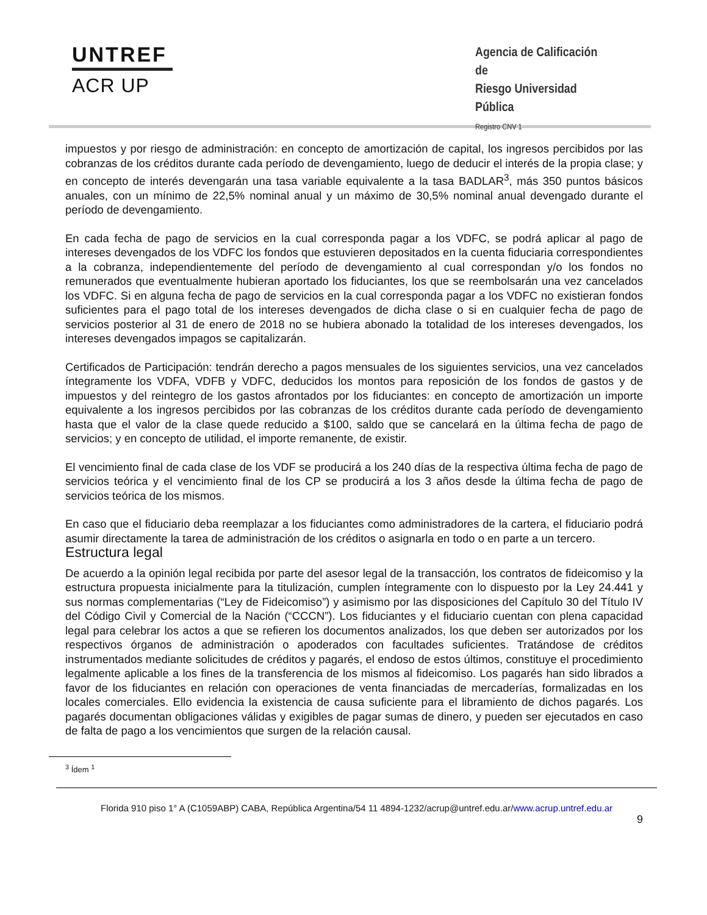UNTREF
ACR UP
Agencia de Calificación de
Riesgo Universidad Pública
Registro CNV 1
impuestos y por riesgo de administración: en concepto de amortización de capital, los ingresos percibidos por las cobranzas de los créditos durante cada período de devengamiento, luego de deducir el interés de la propia clase; y en concepto de interés devengarán una tasa variable equivalente a la tasa BADLAR<sup>3</sup>, más 350 puntos básicos anuales, con un mínimo de 22,5% nominal anual y un máximo de 30,5% nominal anual devengado durante el período de devengamiento.
En cada fecha de pago de servicios en la cual corresponda pagar a los VDFC, se podrá aplicar al pago de intereses devengados de los VDFC los fondos que estuvieren depositados en la cuenta fiduciaria correspondientes a la cobranza, independientemente del período de devengamiento al cual correspondan y/o los fondos no remunerados que eventualmente hubieran aportado los fiduciantes, los que se reembolsarán una vez cancelados los VDFC. Si en alguna fecha de pago de servicios en la cual corresponda pagar a los VDFC no existieran fondos suficientes para el pago total de los intereses devengados de dicha clase o si en cualquier fecha de pago de servicios posterior al 31 de enero de 2018 no se hubiera abonado la totalidad de los intereses devengados, los intereses devengados impagos se capitalizarán.
Certificados de Participación: tendrán derecho a pagos mensuales de los siguientes servicios, una vez cancelados íntegramente los VDFA, VDFB y VDFC, deducidos los montos para reposición de los fondos de gastos y de impuestos y del reintegro de los gastos afrontados por los fiduciantes: en concepto de amortización un importe equivalente a los ingresos percibidos por las cobranzas de los créditos durante cada período de devengamiento hasta que el valor de la clase quede reducido a $100, saldo que se cancelará en la última fecha de pago de servicios; y en concepto de utilidad, el importe remanente, de existir.
El vencimiento final de cada clase de los VDF se producirá a los 240 días de la respectiva última fecha de pago de servicios teórica y el vencimiento final de los CP se producirá a los 3 años desde la última fecha de pago de servicios teórica de los mismos.
En caso que el fiduciario deba reemplazar a los fiduciantes como administradores de la cartera, el fiduciario podrá asumir directamente la tarea de administración de los créditos o asignarla en todo o en parte a un tercero.
Estructura legal
De acuerdo a la opinión legal recibida por parte del asesor legal de la transacción, los contratos de fideicomiso y la estructura propuesta inicialmente para la titulización, cumplen íntegramente con lo dispuesto por la Ley 24.441 y sus normas complementarias (“Ley de Fideicomiso”) y asimismo por las disposiciones del Capítulo 30 del Título IV del Código Civil y Comercial de la Nación (“CCCN”). Los fiduciantes y el fiduciario cuentan con plena capacidad legal para celebrar los actos a que se refieren los documentos analizados, los que deben ser autorizados por los respectivos órganos de administración o apoderados con facultades suficientes. Tratándose de créditos instrumentados mediante solicitudes de créditos y pagarés, el endoso de estos últimos, constituye el procedimiento legalmente aplicable a los fines de la transferencia de los mismos al fideicomiso. Los pagarés han sido librados a favor de los fiduciantes en relación con operaciones de venta financiadas de mercaderías, formalizadas en los locales comerciales. Ello evidencia la existencia de causa suficiente para el libramiento de dichos pagarés. Los pagarés documentan obligaciones válidas y exigibles de pagar sumas de dinero, y pueden ser ejecutados en caso de falta de pago a los vencimientos que surgen de la relación causal.
<sup>3</sup> Ídem <sup>1</sup>
Florida 910 piso 1° A (C1059ABP) CABA, República Argentina/54 11 4894-1232/acrup@untref.edu.ar/www.acrup.untref.edu.ar
9